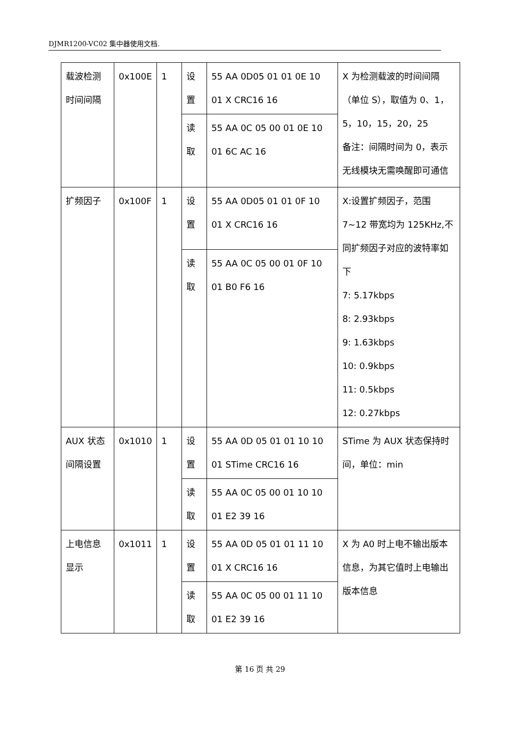DJMR1200-VC02 集中器使用文档.
| 载波检测时间间隔 | 0x100E | 1 | 设置 | 55 AA 0D05 01 01 0E 10 01 X CRC16 16 | X 为检测载波的时间间隔（单位 S），取值为 0、1，5，10，15，20，25 备注：间隔时间为 0，表示无线模块无需唤醒即可通信 |
| | | | 读取 | 55 AA 0C 05 00 01 0E 10 01 6C AC 16 | |
| 扩频因子 | 0x100F | 1 | 设置 | 55 AA 0D05 01 01 0F 10 01 X CRC16 16 | X:设置扩频因子，范围 7~12 带宽均为 125KHz,不同扩频因子对应的波特率如下 7: 5.17kbps 8: 2.93kbps 9: 1.63kbps 10: 0.9kbps 11: 0.5kbps 12: 0.27kbps |
| | | | 读取 | 55 AA 0C 05 00 01 0F 10 01 B0 F6 16 | |
| AUX 状态间隔设置 | 0x1010 | 1 | 设置 | 55 AA 0D 05 01 01 10 10 01 STime CRC16 16 | STime 为 AUX 状态保持时间，单位：min |
| | | | 读取 | 55 AA 0C 05 00 01 10 10 01 E2 39 16 | |
| 上电信息显示 | 0x1011 | 1 | 设置 | 55 AA 0D 05 01 01 11 10 01 X CRC16 16 | X 为 A0 时上电不输出版本信息，为其它值时上电输出版本信息 |
| | | | 读取 | 55 AA 0C 05 00 01 11 10 01 E2 39 16 | |
第 16 页 共 29